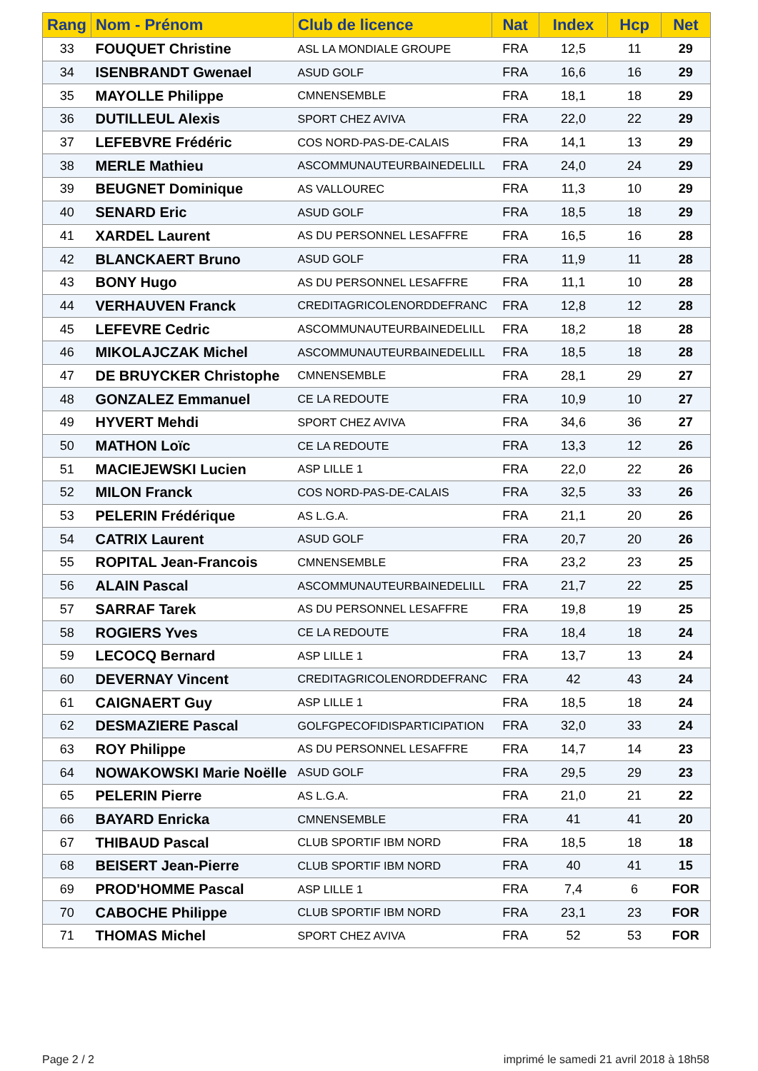| Rang | Nom - Prénom | Club de licence | Nat | Index | Hcp | Net |
| --- | --- | --- | --- | --- | --- | --- |
| 33 | FOUQUET Christine | ASL LA MONDIALE GROUPE | FRA | 12,5 | 11 | 29 |
| 34 | ISENBRANDT Gwenael | ASUD GOLF | FRA | 16,6 | 16 | 29 |
| 35 | MAYOLLE Philippe | CMNENSEMBLE | FRA | 18,1 | 18 | 29 |
| 36 | DUTILLEUL Alexis | SPORT CHEZ AVIVA | FRA | 22,0 | 22 | 29 |
| 37 | LEFEBVRE Frédéric | COS NORD-PAS-DE-CALAIS | FRA | 14,1 | 13 | 29 |
| 38 | MERLE Mathieu | ASCOMMUNAUTEURBAINEDELILL | FRA | 24,0 | 24 | 29 |
| 39 | BEUGNET Dominique | AS VALLOUREC | FRA | 11,3 | 10 | 29 |
| 40 | SENARD Eric | ASUD GOLF | FRA | 18,5 | 18 | 29 |
| 41 | XARDEL Laurent | AS DU PERSONNEL LESAFFRE | FRA | 16,5 | 16 | 28 |
| 42 | BLANCKAERT Bruno | ASUD GOLF | FRA | 11,9 | 11 | 28 |
| 43 | BONY Hugo | AS DU PERSONNEL LESAFFRE | FRA | 11,1 | 10 | 28 |
| 44 | VERHAUVEN Franck | CREDITAGRICOLENORDDEFRANC | FRA | 12,8 | 12 | 28 |
| 45 | LEFEVRE Cedric | ASCOMMUNAUTEURBAINEDELILL | FRA | 18,2 | 18 | 28 |
| 46 | MIKOLAJCZAK Michel | ASCOMMUNAUTEURBAINEDELILL | FRA | 18,5 | 18 | 28 |
| 47 | DE BRUYCKER Christophe | CMNENSEMBLE | FRA | 28,1 | 29 | 27 |
| 48 | GONZALEZ Emmanuel | CE LA REDOUTE | FRA | 10,9 | 10 | 27 |
| 49 | HYVERT Mehdi | SPORT CHEZ AVIVA | FRA | 34,6 | 36 | 27 |
| 50 | MATHON Loïc | CE LA REDOUTE | FRA | 13,3 | 12 | 26 |
| 51 | MACIEJEWSKI Lucien | ASP LILLE 1 | FRA | 22,0 | 22 | 26 |
| 52 | MILON Franck | COS NORD-PAS-DE-CALAIS | FRA | 32,5 | 33 | 26 |
| 53 | PELERIN Frédérique | AS L.G.A. | FRA | 21,1 | 20 | 26 |
| 54 | CATRIX Laurent | ASUD GOLF | FRA | 20,7 | 20 | 26 |
| 55 | ROPITAL Jean-Francois | CMNENSEMBLE | FRA | 23,2 | 23 | 25 |
| 56 | ALAIN Pascal | ASCOMMUNAUTEURBAINEDELILL | FRA | 21,7 | 22 | 25 |
| 57 | SARRAF Tarek | AS DU PERSONNEL LESAFFRE | FRA | 19,8 | 19 | 25 |
| 58 | ROGIERS Yves | CE LA REDOUTE | FRA | 18,4 | 18 | 24 |
| 59 | LECOCQ Bernard | ASP LILLE 1 | FRA | 13,7 | 13 | 24 |
| 60 | DEVERNAY Vincent | CREDITAGRICOLENORDDEFRANC | FRA | 42 | 43 | 24 |
| 61 | CAIGNAERT Guy | ASP LILLE 1 | FRA | 18,5 | 18 | 24 |
| 62 | DESMAZIERE Pascal | GOLFGPECOFIDISPARTICIPATION | FRA | 32,0 | 33 | 24 |
| 63 | ROY Philippe | AS DU PERSONNEL LESAFFRE | FRA | 14,7 | 14 | 23 |
| 64 | NOWAKOWSKI Marie Noëlle | ASUD GOLF | FRA | 29,5 | 29 | 23 |
| 65 | PELERIN Pierre | AS L.G.A. | FRA | 21,0 | 21 | 22 |
| 66 | BAYARD Enricka | CMNENSEMBLE | FRA | 41 | 41 | 20 |
| 67 | THIBAUD Pascal | CLUB SPORTIF IBM NORD | FRA | 18,5 | 18 | 18 |
| 68 | BEISERT Jean-Pierre | CLUB SPORTIF IBM NORD | FRA | 40 | 41 | 15 |
| 69 | PROD'HOMME Pascal | ASP LILLE 1 | FRA | 7,4 | 6 | FOR |
| 70 | CABOCHE Philippe | CLUB SPORTIF IBM NORD | FRA | 23,1 | 23 | FOR |
| 71 | THOMAS Michel | SPORT CHEZ AVIVA | FRA | 52 | 53 | FOR |
Page 2 / 2
imprimé le samedi 21 avril 2018 à 18h58